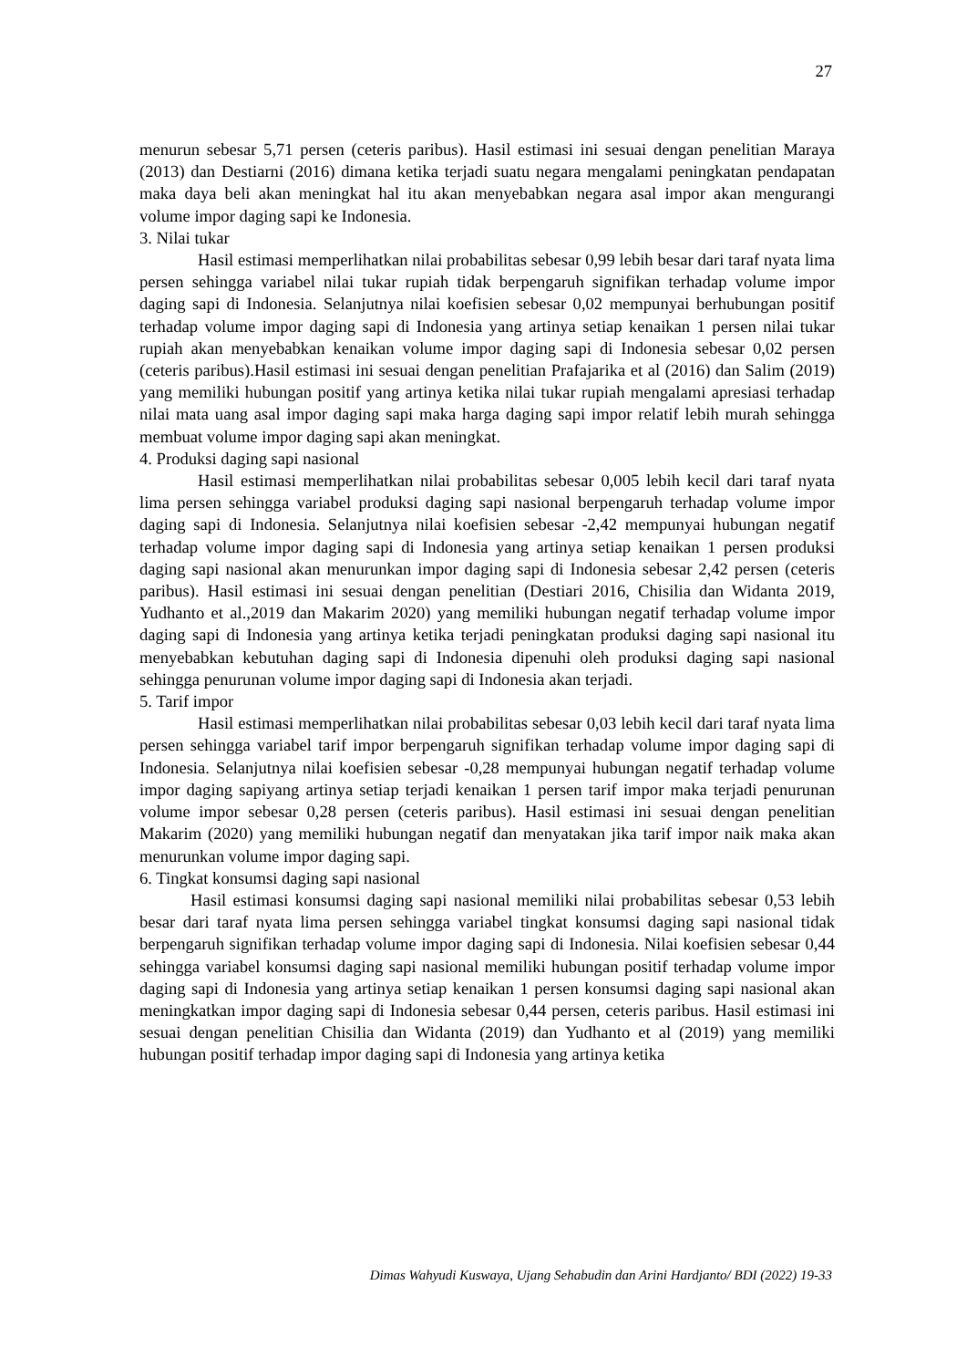27
menurun sebesar 5,71 persen (ceteris paribus). Hasil estimasi ini sesuai dengan penelitian Maraya (2013) dan Destiarni (2016) dimana ketika terjadi suatu negara mengalami peningkatan pendapatan maka daya beli akan meningkat hal itu akan menyebabkan negara asal impor akan mengurangi volume impor daging sapi ke Indonesia.
3. Nilai tukar
Hasil estimasi memperlihatkan nilai probabilitas sebesar 0,99 lebih besar dari taraf nyata lima persen sehingga variabel nilai tukar rupiah tidak berpengaruh signifikan terhadap volume impor daging sapi di Indonesia. Selanjutnya nilai koefisien sebesar 0,02 mempunyai berhubungan positif terhadap volume impor daging sapi di Indonesia yang artinya setiap kenaikan 1 persen nilai tukar rupiah akan menyebabkan kenaikan volume impor daging sapi di Indonesia sebesar 0,02 persen (ceteris paribus).Hasil estimasi ini sesuai dengan penelitian Prafajarika et al (2016) dan Salim (2019) yang memiliki hubungan positif yang artinya ketika nilai tukar rupiah mengalami apresiasi terhadap nilai mata uang asal impor daging sapi maka harga daging sapi impor relatif lebih murah sehingga membuat volume impor daging sapi akan meningkat.
4. Produksi daging sapi nasional
Hasil estimasi memperlihatkan nilai probabilitas sebesar 0,005 lebih kecil dari taraf nyata lima persen sehingga variabel produksi daging sapi nasional berpengaruh terhadap volume impor daging sapi di Indonesia. Selanjutnya nilai koefisien sebesar -2,42 mempunyai hubungan negatif terhadap volume impor daging sapi di Indonesia yang artinya setiap kenaikan 1 persen produksi daging sapi nasional akan menurunkan impor daging sapi di Indonesia sebesar 2,42 persen (ceteris paribus). Hasil estimasi ini sesuai dengan penelitian (Destiari 2016, Chisilia dan Widanta 2019, Yudhanto et al.,2019 dan Makarim 2020) yang memiliki hubungan negatif terhadap volume impor daging sapi di Indonesia yang artinya ketika terjadi peningkatan produksi daging sapi nasional itu menyebabkan kebutuhan daging sapi di Indonesia dipenuhi oleh produksi daging sapi nasional sehingga penurunan volume impor daging sapi di Indonesia akan terjadi.
5. Tarif impor
Hasil estimasi memperlihatkan nilai probabilitas sebesar 0,03 lebih kecil dari taraf nyata lima persen sehingga variabel tarif impor berpengaruh signifikan terhadap volume impor daging sapi di Indonesia. Selanjutnya nilai koefisien sebesar -0,28 mempunyai hubungan negatif terhadap volume impor daging sapiyang artinya setiap terjadi kenaikan 1 persen tarif impor maka terjadi penurunan volume impor sebesar 0,28 persen (ceteris paribus). Hasil estimasi ini sesuai dengan penelitian Makarim (2020) yang memiliki hubungan negatif dan menyatakan jika tarif impor naik maka akan menurunkan volume impor daging sapi.
6. Tingkat konsumsi daging sapi nasional
Hasil estimasi konsumsi daging sapi nasional memiliki nilai probabilitas sebesar 0,53 lebih besar dari taraf nyata lima persen sehingga variabel tingkat konsumsi daging sapi nasional tidak berpengaruh signifikan terhadap volume impor daging sapi di Indonesia. Nilai koefisien sebesar 0,44 sehingga variabel konsumsi daging sapi nasional memiliki hubungan positif terhadap volume impor daging sapi di Indonesia yang artinya setiap kenaikan 1 persen konsumsi daging sapi nasional akan meningkatkan impor daging sapi di Indonesia sebesar 0,44 persen, ceteris paribus. Hasil estimasi ini sesuai dengan penelitian Chisilia dan Widanta (2019) dan Yudhanto et al (2019) yang memiliki hubungan positif terhadap impor daging sapi di Indonesia yang artinya ketika
Dimas Wahyudi Kuswaya, Ujang Sehabudin dan Arini Hardjanto/ BDI (2022) 19-33